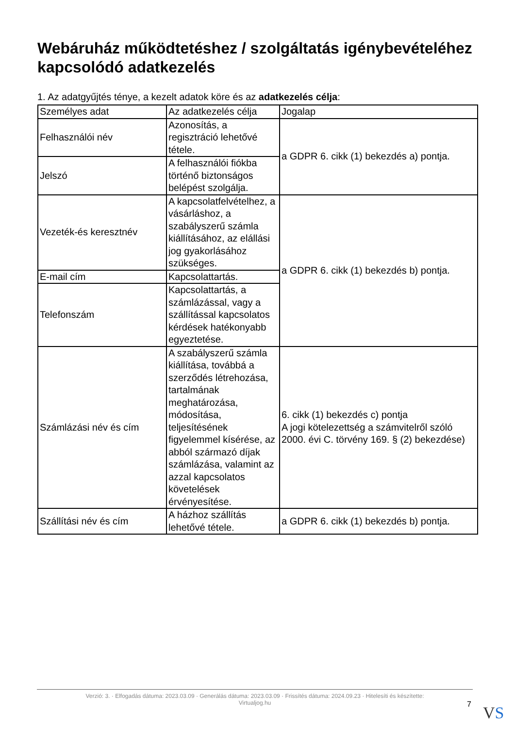Webáruház működtetéshez / szolgáltatás igénybevételéhez kapcsolódó adatkezelés
1. Az adatgyűjtés ténye, a kezelt adatok köre és az adatkezelés célja:
| Személyes adat | Az adatkezelés célja | Jogalap |
| --- | --- | --- |
| Felhasználói név | Azonosítás, a regisztráció lehetővé tétele. | a GDPR 6. cikk (1) bekezdés a) pontja. |
| Jelszó | A felhasználói fiókba történő biztonságos belépést szolgálja. | |
| Vezeték-és keresztnév | A kapcsolatfelvételhez, a vásárláshoz, a szabályszerű számla kiállításához, az elállási jog gyakorlásához szükséges. | a GDPR 6. cikk (1) bekezdés b) pontja. |
| E-mail cím | Kapcsolattartás. | |
| Telefonszám | Kapcsolattartás, a számlázással, vagy a szállítással kapcsolatos kérdések hatékonyabb egyeztetése. | |
| Számlázási név és cím | A szabályszerű számla kiállítása, továbbá a szerződés létrehozása, tartalmának meghatározása, módosítása, teljesítésének figyelemmel kísérése, az abból származó díjak számlázása, valamint az azzal kapcsolatos követelések érvényesítése. | 6. cikk (1) bekezdés c) pontja A jogi kötelezettség a számvitelről szóló 2000. évi C. törvény 169. § (2) bekezdése) |
| Szállítási név és cím | A házhoz szállítás lehetővé tétele. | a GDPR 6. cikk (1) bekezdés b) pontja. |
Verzió: 3. · Elfogadás dátuma: 2023.03.09 · Generálás dátuma: 2023.03.09 · Frissítés dátuma: 2024.09.23 · Hitelesíti és készítette:
Virtualjog.hu
7 VS